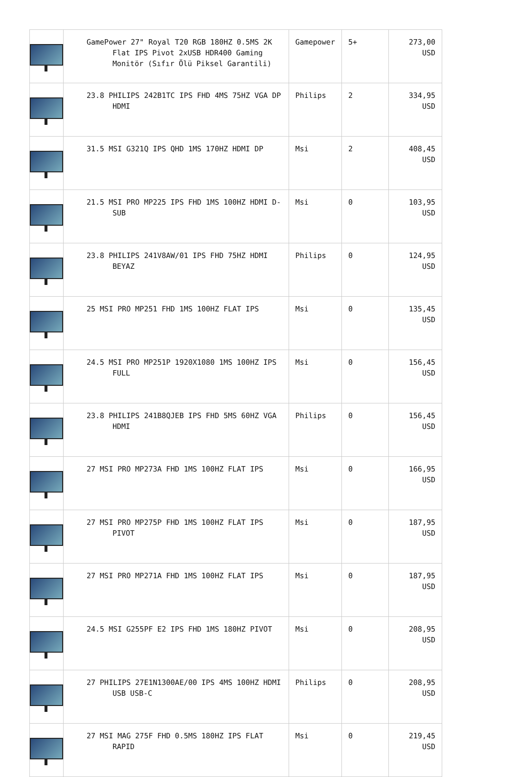| | GamePower 27" Royal T20 RGB 180HZ 0.5MS 2K Flat IPS Pivot 2xUSB HDR400 Gaming Monitör (Sıfır Ölü Piksel Garantili) | Gamepower | 5+ | 273,00 USD |
| | 23.8 PHILIPS 242B1TC IPS FHD 4MS 75HZ VGA DP HDMI | Philips | 2 | 334,95 USD |
| | 31.5 MSI G321Q IPS QHD 1MS 170HZ HDMI DP | Msi | 2 | 408,45 USD |
| | 21.5 MSI PRO MP225 IPS FHD 1MS 100HZ HDMI D-SUB | Msi | 0 | 103,95 USD |
| | 23.8 PHILIPS 241V8AW/01 IPS FHD 75HZ HDMI BEYAZ | Philips | 0 | 124,95 USD |
| | 25 MSI PRO MP251 FHD 1MS 100HZ FLAT IPS | Msi | 0 | 135,45 USD |
| | 24.5 MSI PRO MP251P 1920X1080 1MS 100HZ IPS FULL | Msi | 0 | 156,45 USD |
| | 23.8 PHILIPS 241B8QJEB IPS FHD 5MS 60HZ VGA HDMI | Philips | 0 | 156,45 USD |
| | 27 MSI PRO MP273A FHD 1MS 100HZ FLAT IPS | Msi | 0 | 166,95 USD |
| | 27 MSI PRO MP275P FHD 1MS 100HZ FLAT IPS PIVOT | Msi | 0 | 187,95 USD |
| | 27 MSI PRO MP271A FHD 1MS 100HZ FLAT IPS | Msi | 0 | 187,95 USD |
| | 24.5 MSI G255PF E2 IPS FHD 1MS 180HZ PIVOT | Msi | 0 | 208,95 USD |
| | 27 PHILIPS 27E1N1300AE/00 IPS 4MS 100HZ HDMI USB USB-C | Philips | 0 | 208,95 USD |
| | 27 MSI MAG 275F FHD 0.5MS 180HZ IPS FLAT RAPID | Msi | 0 | 219,45 USD |